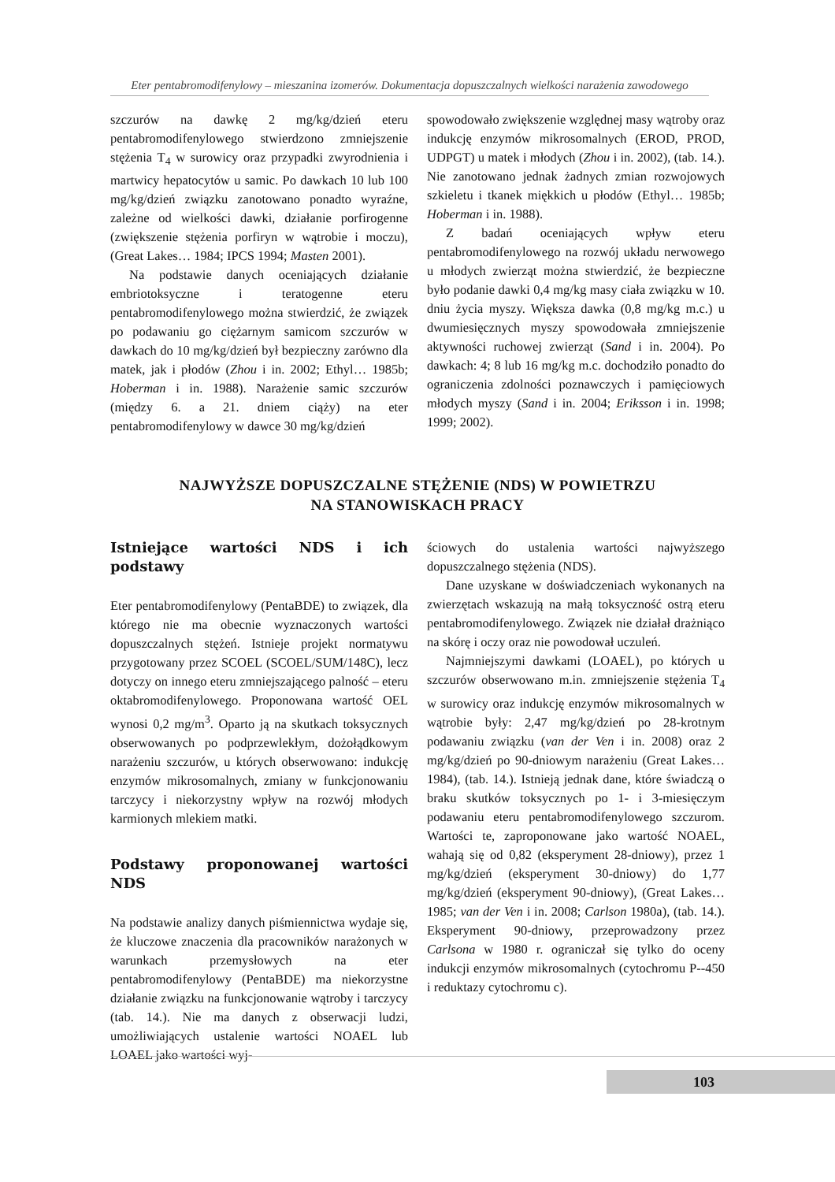Eter pentabromodifenylowy – mieszanina izomerów. Dokumentacja dopuszczalnych wielkości narażenia zawodowego
szczurów na dawkę 2 mg/kg/dzień eteru pentabromodifenylowego stwierdzono zmniejszenie stężenia T<sub>4</sub> w surowicy oraz przypadki zwyrodnienia i martwicy hepatocytów u samic. Po dawkach 10 lub 100 mg/kg/dzień związku zanotowano ponadto wyraźne, zależne od wielkości dawki, działanie porfirogenne (zwiększenie stężenia porfiryn w wątrobie i moczu), (Great Lakes… 1984; IPCS 1994; Masten 2001).
Na podstawie danych oceniających działanie embriotoksyczne i teratogenne eteru pentabromodifenylowego można stwierdzić, że związek po podawaniu go ciężarnym samicom szczurów w dawkach do 10 mg/kg/dzień był bezpieczny zarówno dla matek, jak i płodów (Zhou i in. 2002; Ethyl… 1985b; Hoberman i in. 1988). Narażenie samic szczurów (między 6. a 21. dniem ciąży) na eter pentabromodifenylowy w dawce 30 mg/kg/dzień
spowodowało zwiększenie względnej masy wątroby oraz indukcję enzymów mikrosomalnych (EROD, PROD, UDPGT) u matek i młodych (Zhou i in. 2002), (tab. 14.). Nie zanotowano jednak żadnych zmian rozwojowych szkieletu i tkanek miękkich u płodów (Ethyl… 1985b; Hoberman i in. 1988).
Z badań oceniających wpływ eteru pentabromodifenylowego na rozwój układu nerwowego u młodych zwierząt można stwierdzić, że bezpieczne było podanie dawki 0,4 mg/kg masy ciała związku w 10. dniu życia myszy. Większa dawka (0,8 mg/kg m.c.) u dwumiesięcznych myszy spowodowała zmniejszenie aktywności ruchowej zwierząt (Sand i in. 2004). Po dawkach: 4; 8 lub 16 mg/kg m.c. dochodziło ponadto do ograniczenia zdolności poznawczych i pamięciowych młodych myszy (Sand i in. 2004; Eriksson i in. 1998; 1999; 2002).
NAJWYŻSZE DOPUSZCZALNE STĘŻENIE (NDS) W POWIETRZU
NA STANOWISKACH PRACY
Istniejące wartości NDS i ich podstawy
Eter pentabromodifenylowy (PentaBDE) to związek, dla którego nie ma obecnie wyznaczonych wartości dopuszczalnych stężeń. Istnieje projekt normatywu przygotowany przez SCOEL (SCOEL/SUM/148C), lecz dotyczy on innego eteru zmniejszającego palność – eteru oktabromodifenylowego. Proponowana wartość OEL wynosi 0,2 mg/m<sup>3</sup>. Oparto ją na skutkach toksycznych obserwowanych po podprzewlekłym, dożołądkowym narażeniu szczurów, u których obserwowano: indukcję enzymów mikrosomalnych, zmiany w funkcjonowaniu tarczycy i niekorzystny wpływ na rozwój młodych karmionych mlekiem matki.
Podstawy proponowanej wartości NDS
Na podstawie analizy danych piśmiennictwa wydaje się, że kluczowe znaczenia dla pracowników narażonych w warunkach przemysłowych na eter pentabromodifenylowy (PentaBDE) ma niekorzystne działanie związku na funkcjonowanie wątroby i tarczycy (tab. 14.). Nie ma danych z obserwacji ludzi, umożliwiających ustalenie wartości NOAEL lub LOAEL jako wartości wyj-
ściowych do ustalenia wartości najwyższego dopuszczalnego stężenia (NDS).
Dane uzyskane w doświadczeniach wykonanych na zwierzętach wskazują na małą toksyczność ostrą eteru pentabromodifenylowego. Związek nie działał drażniąco na skórę i oczy oraz nie powodował uczuleń.
Najmniejszymi dawkami (LOAEL), po których u szczurów obserwowano m.in. zmniejszenie stężenia T<sub>4</sub> w surowicy oraz indukcję enzymów mikrosomalnych w wątrobie były: 2,47 mg/kg/dzień po 28-krotnym podawaniu związku (van der Ven i in. 2008) oraz 2 mg/kg/dzień po 90-dniowym narażeniu (Great Lakes… 1984), (tab. 14.). Istnieją jednak dane, które świadczą o braku skutków toksycznych po 1- i 3-miesięczym podawaniu eteru pentabromodifenylowego szczurom. Wartości te, zaproponowane jako wartość NOAEL, wahają się od 0,82 (eksperyment 28-dniowy), przez 1 mg/kg/dzień (eksperyment 30-dniowy) do 1,77 mg/kg/dzień (eksperyment 90-dniowy), (Great Lakes… 1985; van der Ven i in. 2008; Carlson 1980a), (tab. 14.). Eksperyment 90-dniowy, przeprowadzony przez Carlsona w 1980 r. ograniczał się tylko do oceny indukcji enzymów mikrosomalnych (cytochromu P--450 i reduktazy cytochromu c).
103